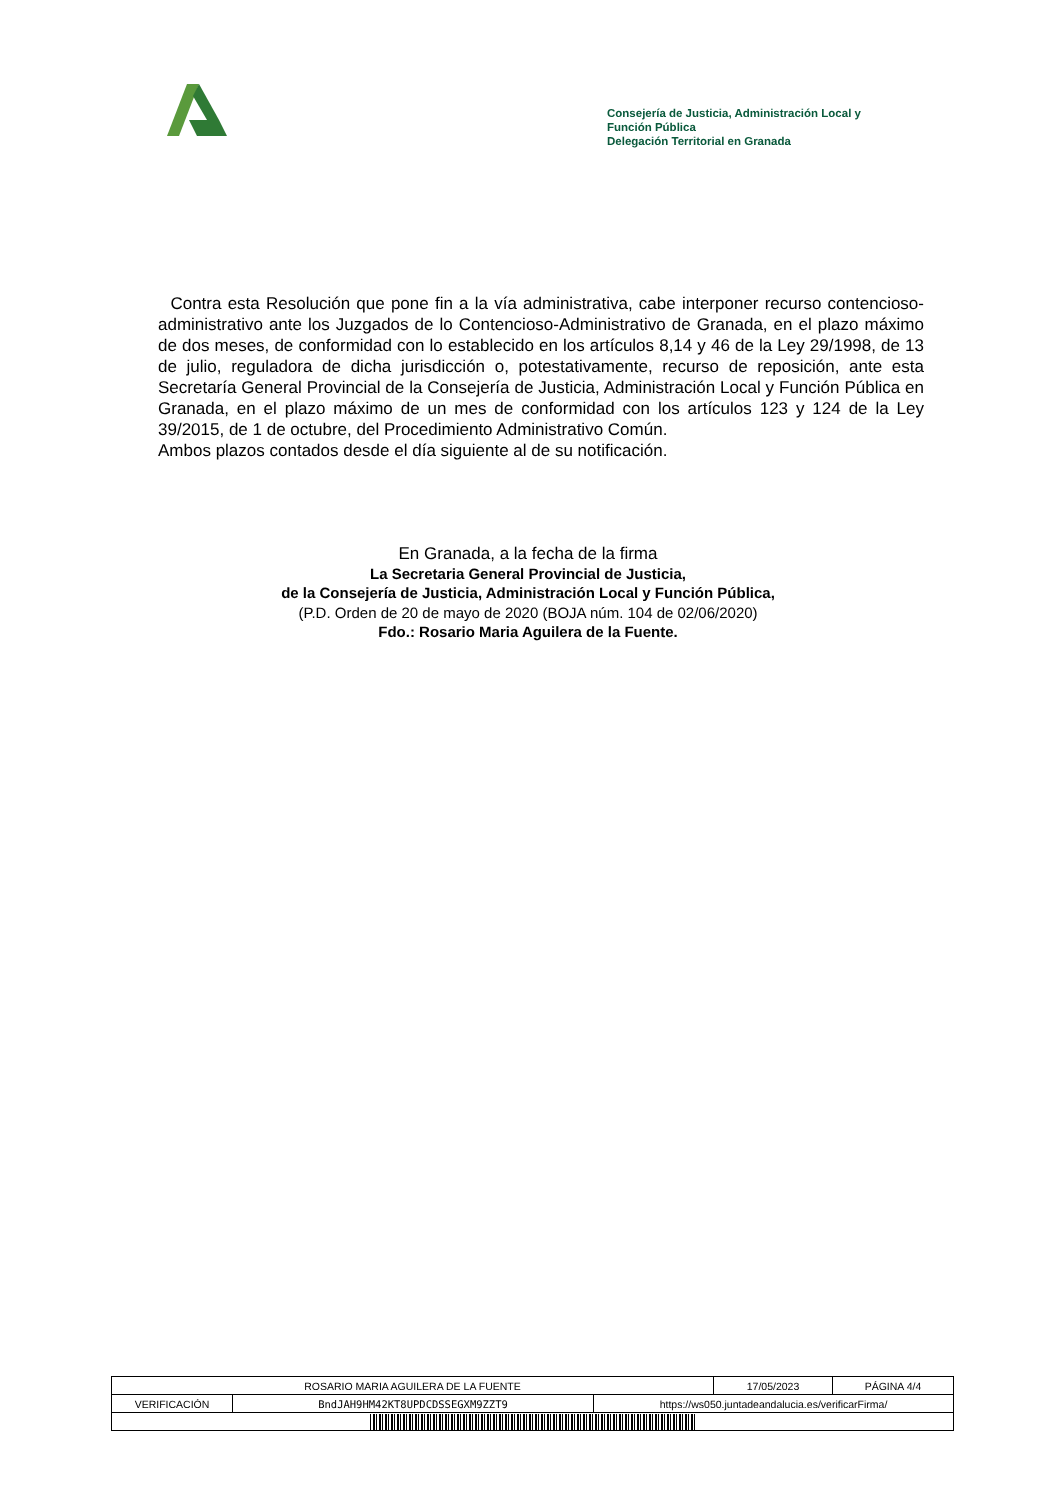Consejería de Justicia, Administración Local y
Función Pública
Delegación Territorial en Granada
Contra esta Resolución que pone fin a la vía administrativa, cabe interponer recurso contencioso-administrativo ante los Juzgados de lo Contencioso-Administrativo de Granada, en el plazo máximo de dos meses, de conformidad con lo establecido en los artículos 8,14 y 46 de la Ley 29/1998, de 13 de julio, reguladora de dicha jurisdicción o, potestativamente, recurso de reposición, ante esta Secretaría General Provincial de la Consejería de Justicia, Administración Local y Función Pública en Granada, en el plazo máximo de un mes de conformidad con los artículos 123 y 124 de la Ley 39/2015, de 1 de octubre, del Procedimiento Administrativo Común.
Ambos plazos contados desde el día siguiente al de su notificación.
En Granada, a la fecha de la firma
La Secretaria General Provincial de Justicia,
de la Consejería de Justicia, Administración Local y Función Pública,
(P.D. Orden de 20 de mayo de 2020 (BOJA núm. 104 de 02/06/2020)
Fdo.: Rosario Maria Aguilera de la Fuente.
| ROSARIO MARIA AGUILERA DE LA FUENTE | | | 17/05/2023 | PÁGINA 4/4 |
| VERIFICACIÓN | BndJAH9HM42KT8UPDCDSSEGXM9ZZT9 | https://ws050.juntadeandalucia.es/verificarFirma/ | | |